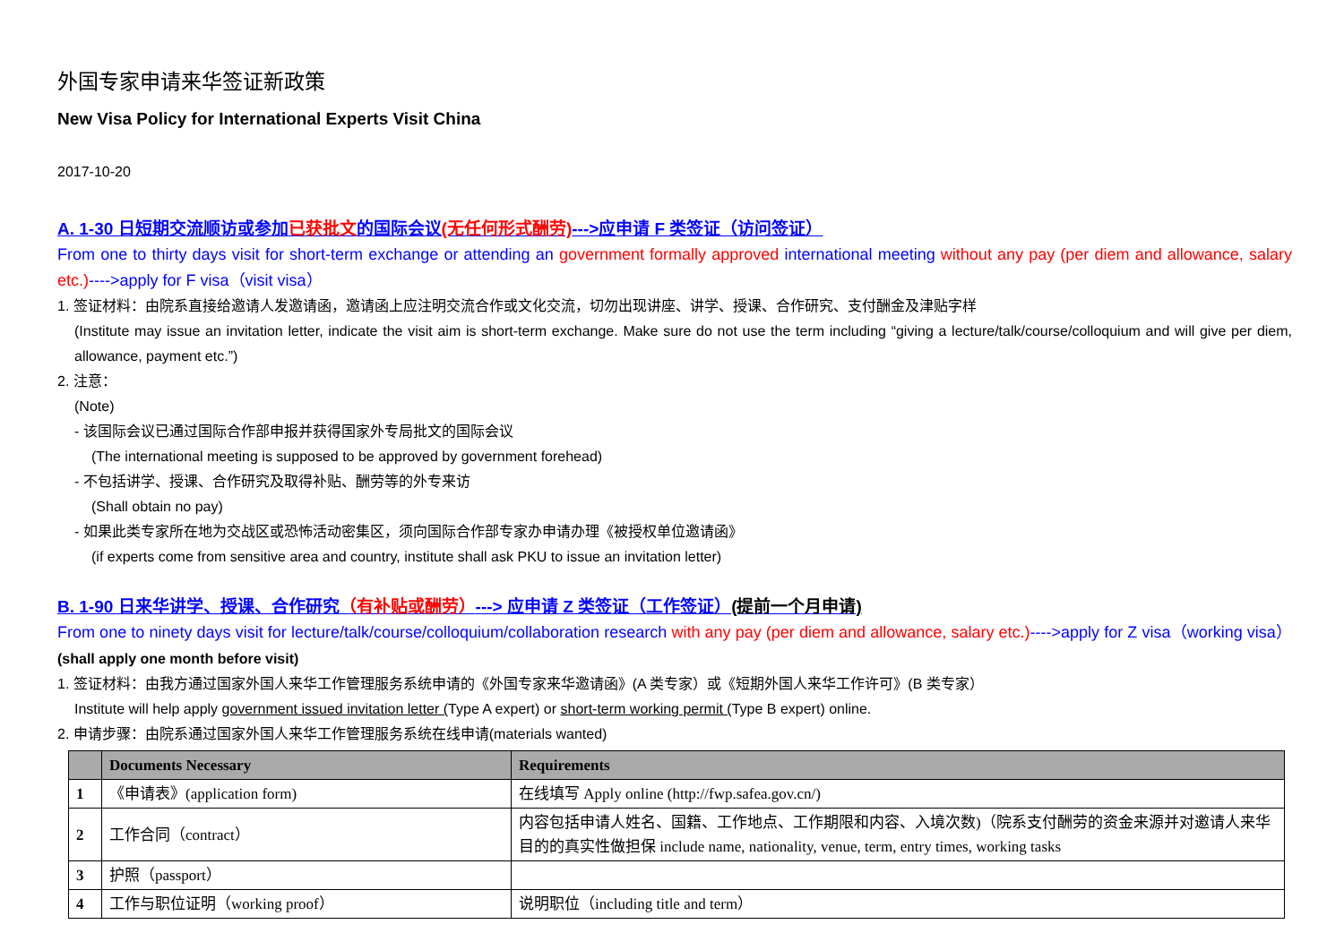外国专家申请来华签证新政策
New Visa Policy for International Experts Visit China
2017-10-20
A. 1-30 日短期交流顺访或参加已获批文的国际会议(无任何形式酬劳)--->应申请 F 类签证（访问签证）
From one to thirty days visit for short-term exchange or attending an government formally approved international meeting without any pay (per diem and allowance, salary etc.)---->apply for F visa（visit visa）
1. 签证材料：由院系直接给邀请人发邀请函，邀请函上应注明交流合作或文化交流，切勿出现讲座、讲学、授课、合作研究、支付酬金及津贴字样
(Institute may issue an invitation letter, indicate the visit aim is short-term exchange. Make sure do not use the term including “giving a lecture/talk/course/colloquium and will give per diem, allowance, payment etc.”)
2. 注意：
(Note)
- 该国际会议已通过国际合作部申报并获得国家外专局批文的国际会议
(The international meeting is supposed to be approved by government forehead)
- 不包括讲学、授课、合作研究及取得补贴、酬劳等的外专来访
(Shall obtain no pay)
- 如果此类专家所在地为交战区或恐怖活动密集区，须向国际合作部专家办申请办理《被授权单位邀请函》
(if experts come from sensitive area and country, institute shall ask PKU to issue an invitation letter)
B. 1-90 日来华讲学、授课、合作研究（有补贴或酬劳）---> 应申请 Z 类签证（工作签证）(提前一个月申请)
From one to ninety days visit for lecture/talk/course/colloquium/collaboration research with any pay (per diem and allowance, salary etc.)---->apply for Z visa（working visa）(shall apply one month before visit)
1. 签证材料：由我方通过国家外国人来华工作管理服务系统申请的《外国专家来华邀请函》(A 类专家）或《短期外国人来华工作许可》(B 类专家）
Institute will help apply government issued invitation letter (Type A expert) or short-term working permit (Type B expert) online.
2. 申请步骤：由院系通过国家外国人来华工作管理服务系统在线申请(materials wanted)
| | Documents Necessary | Requirements |
| --- | --- | --- |
| 1 | 《申请表》(application form) | 在线填写 Apply online (http://fwp.safea.gov.cn/) |
| 2 | 工作合同（contract） | 内容包括申请人姓名、国籍、工作地点、工作期限和内容、入境次数)（院系支付酬劳的资金来源并对邀请人来华目的的真实性做担保 include name, nationality, venue, term, entry times, working tasks |
| 3 | 护照（passport） | |
| 4 | 工作与职位证明（working proof） | 说明职位（including title and term） |